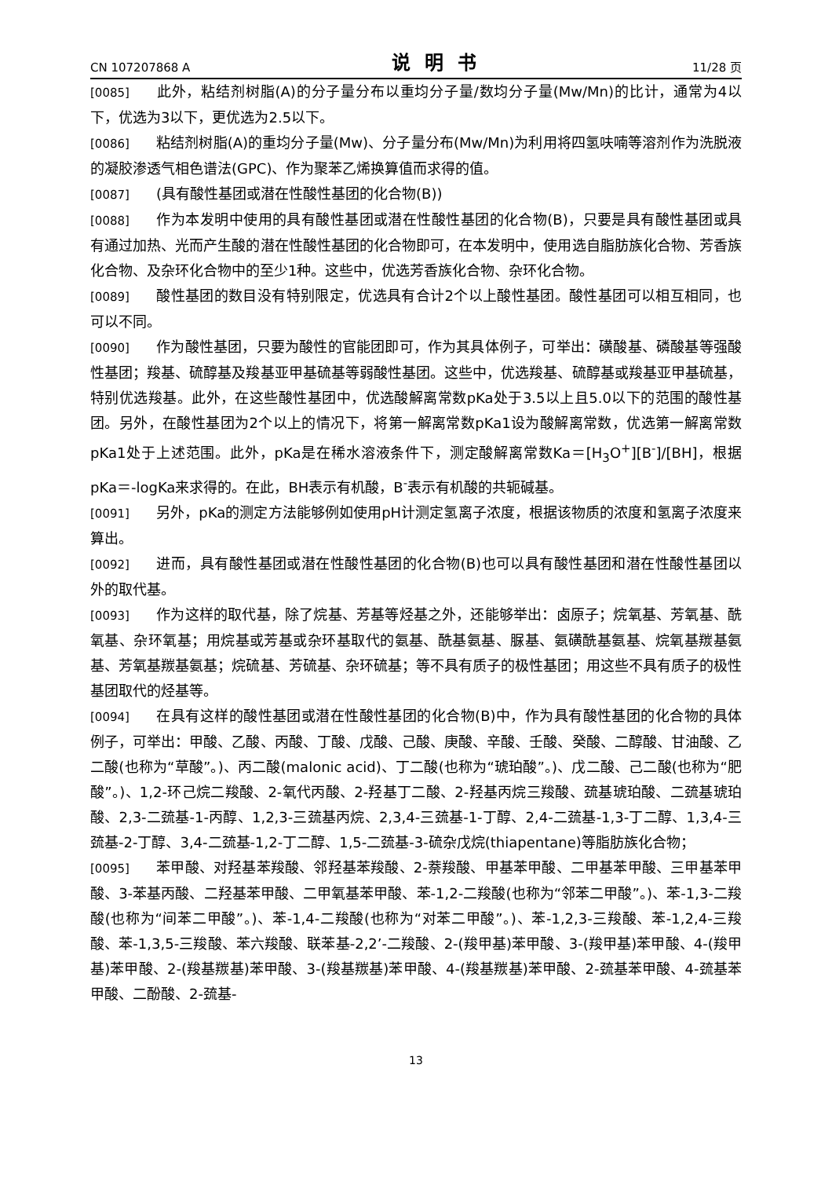CN 107207868 A 说明书 11/28 页
[0085] 此外，粘结剂树脂(A)的分子量分布以重均分子量/数均分子量(Mw/Mn)的比计，通常为4以下，优选为3以下，更优选为2.5以下。
[0086] 粘结剂树脂(A)的重均分子量(Mw)、分子量分布(Mw/Mn)为利用将四氢呋喃等溶剂作为洗脱液的凝胶渗透气相色谱法(GPC)、作为聚苯乙烯换算值而求得的值。
[0087] (具有酸性基团或潜在性酸性基团的化合物(B))
[0088] 作为本发明中使用的具有酸性基团或潜在性酸性基团的化合物(B)，只要是具有酸性基团或具有通过加热、光而产生酸的潜在性酸性基团的化合物即可，在本发明中，使用选自脂肪族化合物、芳香族化合物、及杂环化合物中的至少1种。这些中，优选芳香族化合物、杂环化合物。
[0089] 酸性基团的数目没有特别限定，优选具有合计2个以上酸性基团。酸性基团可以相互相同，也可以不同。
[0090] 作为酸性基团，只要为酸性的官能团即可，作为其具体例子，可举出：磺酸基、磷酸基等强酸性基团；羧基、硫醇基及羧基亚甲基硫基等弱酸性基团。这些中，优选羧基、硫醇基或羧基亚甲基硫基，特别优选羧基。此外，在这些酸性基团中，优选酸解离常数pKa处于3.5以上且5.0以下的范围的酸性基团。另外，在酸性基团为2个以上的情况下，将第一解离常数pKa1设为酸解离常数，优选第一解离常数pKa1处于上述范围。此外，pKa是在稀水溶液条件下，测定酸解离常数Ka＝[H<sub>3</sub>O<sup>+</sup>][B<sup>-</sup>]/[BH]，根据pKa＝-logKa来求得的。在此，BH表示有机酸，B<sup>-</sup>表示有机酸的共轭碱基。
[0091] 另外，pKa的测定方法能够例如使用pH计测定氢离子浓度，根据该物质的浓度和氢离子浓度来算出。
[0092] 进而，具有酸性基团或潜在性酸性基团的化合物(B)也可以具有酸性基团和潜在性酸性基团以外的取代基。
[0093] 作为这样的取代基，除了烷基、芳基等烃基之外，还能够举出：卤原子；烷氧基、芳氧基、酰氧基、杂环氧基；用烷基或芳基或杂环基取代的氨基、酰基氨基、脲基、氨磺酰基氨基、烷氧基羰基氨基、芳氧基羰基氨基；烷硫基、芳硫基、杂环硫基；等不具有质子的极性基团；用这些不具有质子的极性基团取代的烃基等。
[0094] 在具有这样的酸性基团或潜在性酸性基团的化合物(B)中，作为具有酸性基团的化合物的具体例子，可举出：甲酸、乙酸、丙酸、丁酸、戊酸、己酸、庚酸、辛酸、壬酸、癸酸、二醇酸、甘油酸、乙二酸(也称为“草酸”。)、丙二酸(malonic acid)、丁二酸(也称为“琥珀酸”。)、戊二酸、己二酸(也称为“肥酸”。)、1,2-环己烷二羧酸、2-氧代丙酸、2-羟基丁二酸、2-羟基丙烷三羧酸、巯基琥珀酸、二巯基琥珀酸、2,3-二巯基-1-丙醇、1,2,3-三巯基丙烷、2,3,4-三巯基-1-丁醇、2,4-二巯基-1,3-丁二醇、1,3,4-三巯基-2-丁醇、3,4-二巯基-1,2-丁二醇、1,5-二巯基-3-硫杂戊烷(thiapentane)等脂肪族化合物；
[0095] 苯甲酸、对羟基苯羧酸、邻羟基苯羧酸、2-萘羧酸、甲基苯甲酸、二甲基苯甲酸、三甲基苯甲酸、3-苯基丙酸、二羟基苯甲酸、二甲氧基苯甲酸、苯-1,2-二羧酸(也称为“邻苯二甲酸”。)、苯-1,3-二羧酸(也称为“间苯二甲酸”。)、苯-1,4-二羧酸(也称为“对苯二甲酸”。)、苯-1,2,3-三羧酸、苯-1,2,4-三羧酸、苯-1,3,5-三羧酸、苯六羧酸、联苯基-2,2’-二羧酸、2-(羧甲基)苯甲酸、3-(羧甲基)苯甲酸、4-(羧甲基)苯甲酸、2-(羧基羰基)苯甲酸、3-(羧基羰基)苯甲酸、4-(羧基羰基)苯甲酸、2-巯基苯甲酸、4-巯基苯甲酸、二酚酸、2-巯基-
13